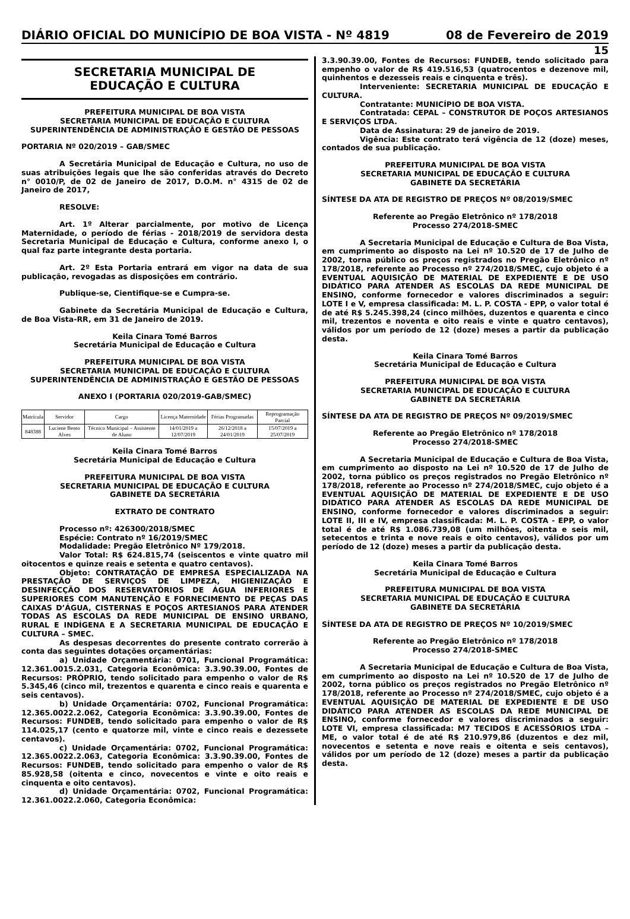DIÁRIO OFICIAL DO MUNICÍPIO DE BOA VISTA - Nº 4819 08 de Fevereiro de 2019
15
SECRETARIA MUNICIPAL DE
EDUCAÇÃO E CULTURA
PREFEITURA MUNICIPAL DE BOA VISTA
SECRETARIA MUNICIPAL DE EDUCAÇÃO E CULTURA
SUPERINTENDÊNCIA DE ADMINISTRAÇÃO E GESTÃO DE PESSOAS
PORTARIA Nº 020/2019 – GAB/SMEC
A Secretária Municipal de Educação e Cultura, no uso de suas atribuições legais que lhe são conferidas através do Decreto n° 0010/P, de 02 de Janeiro de 2017, D.O.M. n° 4315 de 02 de Janeiro de 2017,
RESOLVE:
Art. 1º Alterar parcialmente, por motivo de Licença Maternidade, o período de férias - 2018/2019 de servidora desta Secretaria Municipal de Educação e Cultura, conforme anexo I, o qual faz parte integrante desta portaria.
Art. 2º Esta Portaria entrará em vigor na data de sua publicação, revogadas as disposições em contrário.
Publique-se, Cientifique-se e Cumpra-se.
Gabinete da Secretária Municipal de Educação e Cultura, de Boa Vista-RR, em 31 de Janeiro de 2019.
Keila Cinara Tomé Barros
Secretária Municipal de Educação e Cultura
PREFEITURA MUNICIPAL DE BOA VISTA
SECRETARIA MUNICIPAL DE EDUCAÇÃO E CULTURA
SUPERINTENDÊNCIA DE ADMINISTRAÇÃO E GESTÃO DE PESSOAS
ANEXO I (PORTARIA 020/2019-GAB/SMEC)
| Matrícula | Servidor | Cargo | Licença Maternidade | Férias Programadas | Reprogramação Parcial |
| 848388 | Luciene Bento Alves | Técnico Municipal – Assistente de Aluno | 14/01/2019 a 12/07/2019 | 26/12/2018 a 24/01/2019 | 15/07/2019 a 25/07/2019 |
Keila Cinara Tomé Barros
Secretária Municipal de Educação e Cultura
PREFEITURA MUNICIPAL DE BOA VISTA
SECRETARIA MUNICIPAL DE EDUCAÇÃO E CULTURA
GABINETE DA SECRETÁRIA
EXTRATO DE CONTRATO
Processo nº: 426300/2018/SMEC
Espécie: Contrato nº 16/2019/SMEC
Modalidade: Pregão Eletrônico Nº 179/2018.
Valor Total: R$ 624.815,74 (seiscentos e vinte quatro mil oitocentos e quinze reais e setenta e quatro centavos).
Objeto: CONTRATAÇÃO DE EMPRESA ESPECIALIZADA NA PRESTAÇÃO DE SERVIÇOS DE LIMPEZA, HIGIENIZAÇÃO E DESINFECÇÃO DOS RESERVATÓRIOS DE ÁGUA INFERIORES E SUPERIORES COM MANUTENÇÃO E FORNECIMENTO DE PEÇAS DAS CAIXAS D’ÁGUA, CISTERNAS E POÇOS ARTESIANOS PARA ATENDER TODAS AS ESCOLAS DA REDE MUNICIPAL DE ENSINO URBANO, RURAL E INDÍGENA E A SECRETARIA MUNICIPAL DE EDUCAÇÃO E CULTURA – SMEC.
As despesas decorrentes do presente contrato correrão à conta das seguintes dotações orçamentárias:
a) Unidade Orçamentária: 0701, Funcional Programática: 12.361.0015.2.031, Categoria Econômica: 3.3.90.39.00, Fontes de Recursos: PRÓPRIO, tendo solicitado para empenho o valor de R$ 5.345,46 (cinco mil, trezentos e quarenta e cinco reais e quarenta e seis centavos).
b) Unidade Orçamentária: 0702, Funcional Programática: 12.365.0022.2.062, Categoria Econômica: 3.3.90.39.00, Fontes de Recursos: FUNDEB, tendo solicitado para empenho o valor de R$ 114.025,17 (cento e quatorze mil, vinte e cinco reais e dezessete centavos).
c) Unidade Orçamentária: 0702, Funcional Programática: 12.365.0022.2.063, Categoria Econômica: 3.3.90.39.00, Fontes de Recursos: FUNDEB, tendo solicitado para empenho o valor de R$ 85.928,58 (oitenta e cinco, novecentos e vinte e oito reais e cinquenta e oito centavos).
d) Unidade Orçamentária: 0702, Funcional Programática: 12.361.0022.2.060, Categoria Econômica:
3.3.90.39.00, Fontes de Recursos: FUNDEB, tendo solicitado para empenho o valor de R$ 419.516,53 (quatrocentos e dezenove mil, quinhentos e dezesseis reais e cinquenta e três).
Interveniente: SECRETARIA MUNICIPAL DE EDUCAÇÃO E CULTURA.
Contratante: MUNICÍPIO DE BOA VISTA.
Contratada: CEPAL – CONSTRUTOR DE POÇOS ARTESIANOS E SERVIÇOS LTDA.
Data de Assinatura: 29 de janeiro de 2019.
Vigência: Este contrato terá vigência de 12 (doze) meses, contados de sua publicação.
PREFEITURA MUNICIPAL DE BOA VISTA
SECRETARIA MUNICIPAL DE EDUCAÇÃO E CULTURA
GABINETE DA SECRETÁRIA
SÍNTESE DA ATA DE REGISTRO DE PREÇOS Nº 08/2019/SMEC
Referente ao Pregão Eletrônico nº 178/2018
Processo 274/2018-SMEC
A Secretaria Municipal de Educação e Cultura de Boa Vista, em cumprimento ao disposto na Lei nº 10.520 de 17 de Julho de 2002, torna público os preços registrados no Pregão Eletrônico nº 178/2018, referente ao Processo nº 274/2018/SMEC, cujo objeto é a EVENTUAL AQUISIÇÃO DE MATERIAL DE EXPEDIENTE E DE USO DIDÁTICO PARA ATENDER AS ESCOLAS DA REDE MUNICIPAL DE ENSINO, conforme fornecedor e valores discriminados a seguir: LOTE I e V, empresa classificada: M. L. P. COSTA - EPP, o valor total é de até R$ 5.245.398,24 (cinco milhões, duzentos e quarenta e cinco mil, trezentos e noventa e oito reais e vinte e quatro centavos), válidos por um período de 12 (doze) meses a partir da publicação desta.
Keila Cinara Tomé Barros
Secretária Municipal de Educação e Cultura
PREFEITURA MUNICIPAL DE BOA VISTA
SECRETARIA MUNICIPAL DE EDUCAÇÃO E CULTURA
GABINETE DA SECRETÁRIA
SÍNTESE DA ATA DE REGISTRO DE PREÇOS Nº 09/2019/SMEC
Referente ao Pregão Eletrônico nº 178/2018
Processo 274/2018-SMEC
A Secretaria Municipal de Educação e Cultura de Boa Vista, em cumprimento ao disposto na Lei nº 10.520 de 17 de Julho de 2002, torna público os preços registrados no Pregão Eletrônico nº 178/2018, referente ao Processo nº 274/2018/SMEC, cujo objeto é a EVENTUAL AQUISIÇÃO DE MATERIAL DE EXPEDIENTE E DE USO DIDÁTICO PARA ATENDER AS ESCOLAS DA REDE MUNICIPAL DE ENSINO, conforme fornecedor e valores discriminados a seguir: LOTE II, III e IV, empresa classificada: M. L. P. COSTA - EPP, o valor total é de até R$ 1.086.739,08 (um milhões, oitenta e seis mil, setecentos e trinta e nove reais e oito centavos), válidos por um período de 12 (doze) meses a partir da publicação desta.
Keila Cinara Tomé Barros
Secretária Municipal de Educação e Cultura
PREFEITURA MUNICIPAL DE BOA VISTA
SECRETARIA MUNICIPAL DE EDUCAÇÃO E CULTURA
GABINETE DA SECRETÁRIA
SÍNTESE DA ATA DE REGISTRO DE PREÇOS Nº 10/2019/SMEC
Referente ao Pregão Eletrônico nº 178/2018
Processo 274/2018-SMEC
A Secretaria Municipal de Educação e Cultura de Boa Vista, em cumprimento ao disposto na Lei nº 10.520 de 17 de Julho de 2002, torna público os preços registrados no Pregão Eletrônico nº 178/2018, referente ao Processo nº 274/2018/SMEC, cujo objeto é a EVENTUAL AQUISIÇÃO DE MATERIAL DE EXPEDIENTE E DE USO DIDÁTICO PARA ATENDER AS ESCOLAS DA REDE MUNICIPAL DE ENSINO, conforme fornecedor e valores discriminados a seguir: LOTE VI, empresa classificada: M7 TECIDOS E ACESSÓRIOS LTDA – ME, o valor total é de até R$ 210.979,86 (duzentos e dez mil, novecentos e setenta e nove reais e oitenta e seis centavos), válidos por um período de 12 (doze) meses a partir da publicação desta.